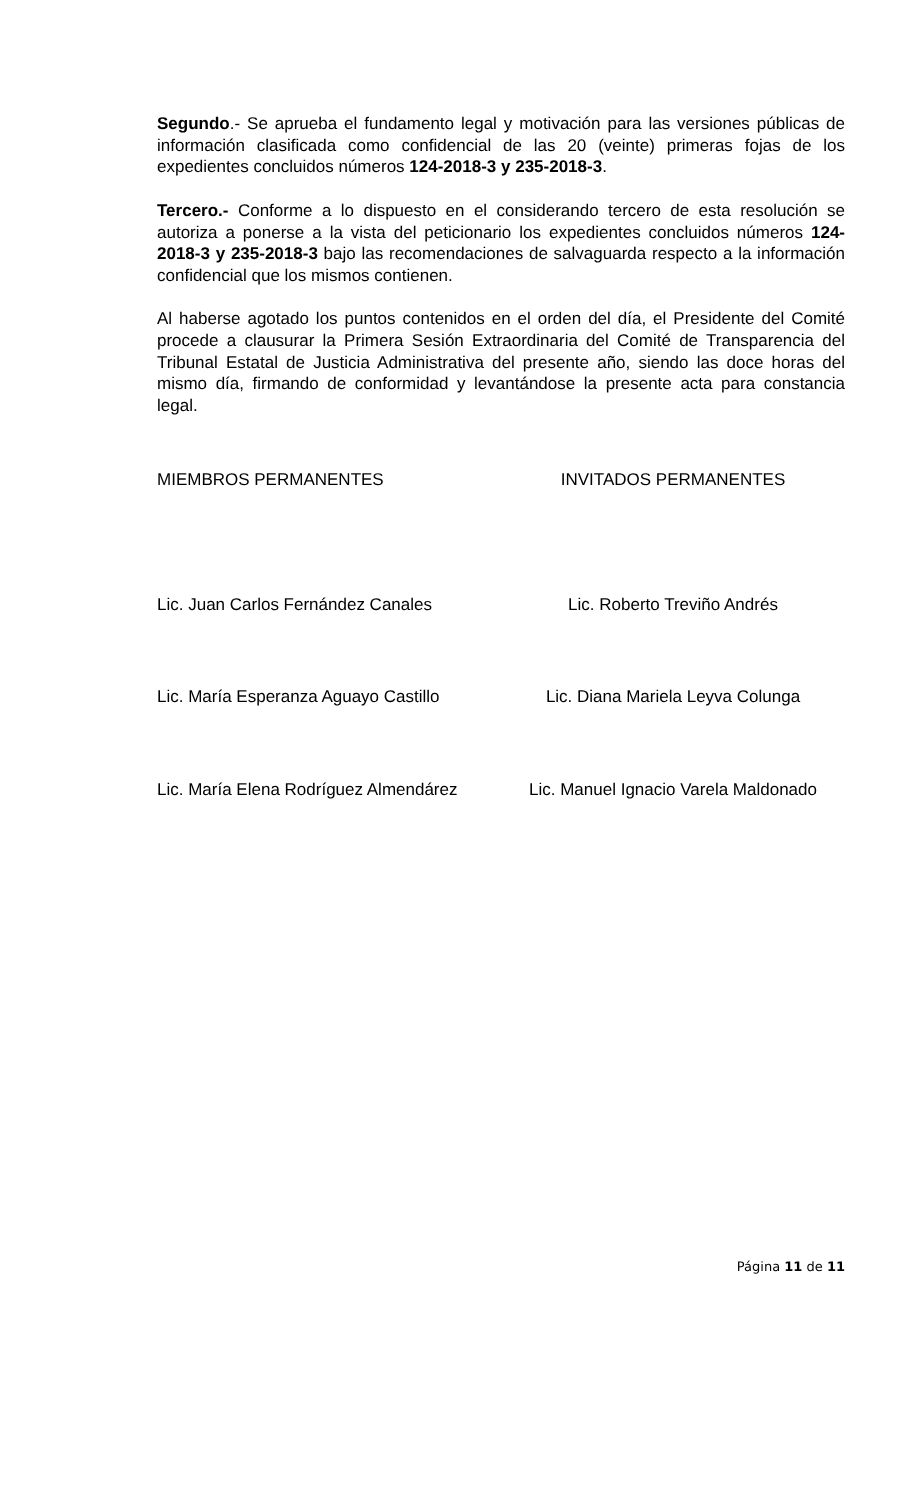Segundo.- Se aprueba el fundamento legal y motivación para las versiones públicas de información clasificada como confidencial de las 20 (veinte) primeras fojas de los expedientes concluidos números 124-2018-3 y 235-2018-3.
Tercero.- Conforme a lo dispuesto en el considerando tercero de esta resolución se autoriza a ponerse a la vista del peticionario los expedientes concluidos números 124-2018-3 y 235-2018-3 bajo las recomendaciones de salvaguarda respecto a la información confidencial que los mismos contienen.
Al haberse agotado los puntos contenidos en el orden del día, el Presidente del Comité procede a clausurar la Primera Sesión Extraordinaria del Comité de Transparencia del Tribunal Estatal de Justicia Administrativa del presente año, siendo las doce horas del mismo día, firmando de conformidad y levantándose la presente acta para constancia legal.
MIEMBROS PERMANENTES INVITADOS PERMANENTES
Lic. Juan Carlos Fernández Canales
Lic. Roberto Treviño Andrés
Lic. María Esperanza Aguayo Castillo
Lic. Diana Mariela Leyva Colunga
Lic. María Elena Rodríguez Almendárez
Lic. Manuel Ignacio Varela Maldonado
Página 11 de 11